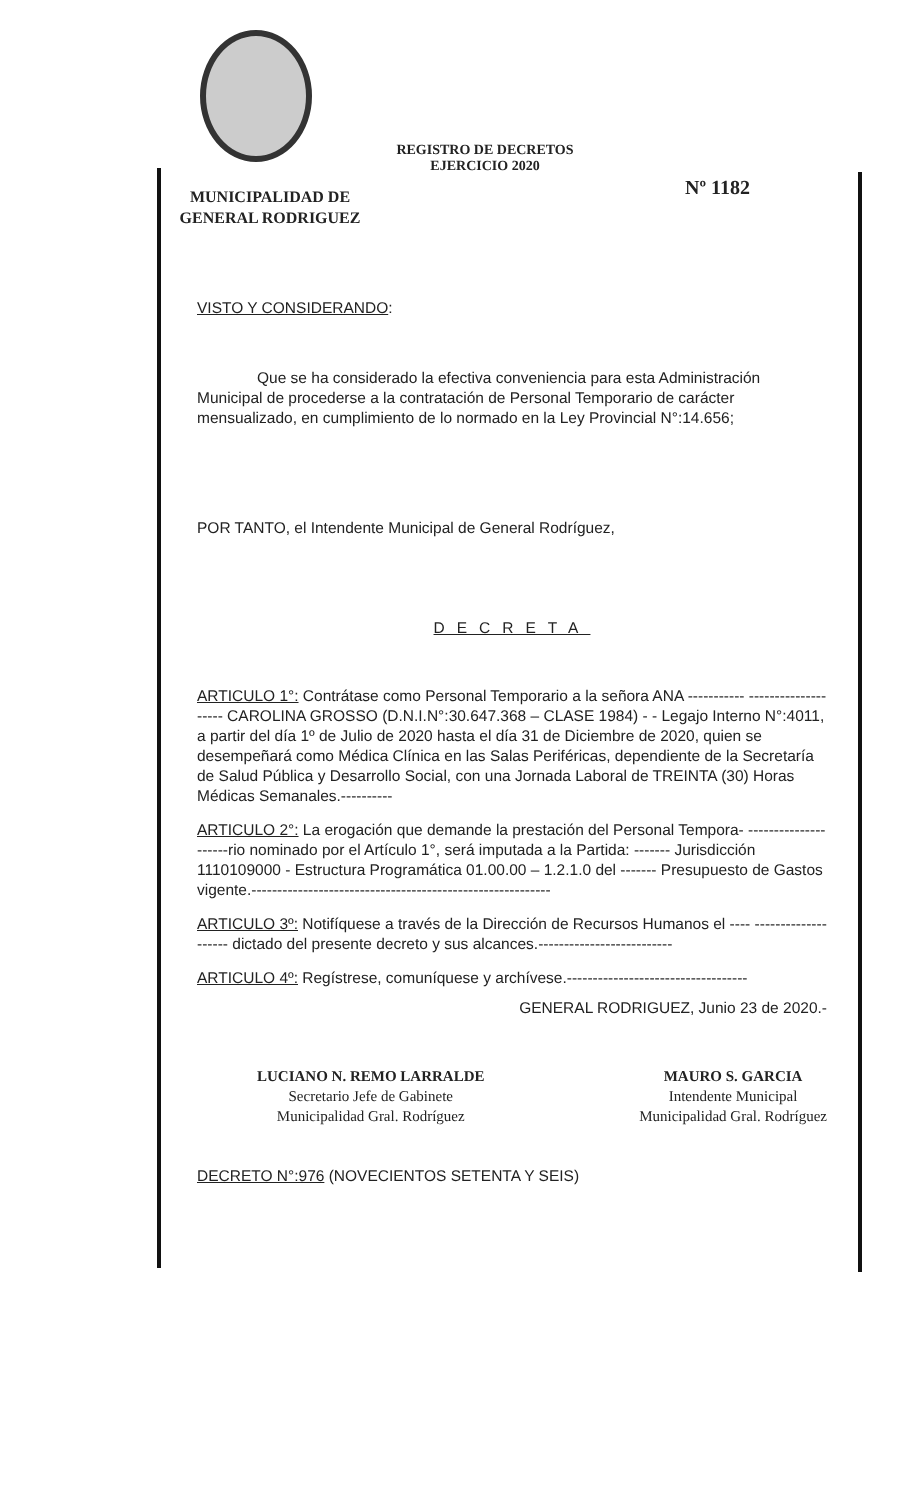MUNICIPALIDAD DE
GENERAL RODRIGUEZ
REGISTRO DE DECRETOS
EJERCICIO 2020
Nº 1182
VISTO Y CONSIDERANDO:
Que se ha considerado la efectiva conveniencia para esta Administración Municipal de procederse a la contratación de Personal Temporario de carácter mensualizado, en cumplimiento de lo normado en la Ley Provincial N°:14.656;
POR TANTO, el Intendente Municipal de General Rodríguez,
DECRETA
ARTICULO 1°: Contrátase como Personal Temporario a la señora ANA ----------- -------------------- CAROLINA GROSSO (D.N.I.N°:30.647.368 – CLASE 1984) - - Legajo Interno N°:4011, a partir del día 1º de Julio de 2020 hasta el día 31 de Diciembre de 2020, quien se desempeñará como Médica Clínica en las Salas Periféricas, dependiente de la Secretaría de Salud Pública y Desarrollo Social, con una Jornada Laboral de TREINTA (30) Horas Médicas Semanales.----------
ARTICULO 2°: La erogación que demande la prestación del Personal Tempora- ---------------------rio nominado por el Artículo 1°, será imputada a la Partida: ------- Jurisdicción 1110109000 - Estructura Programática 01.00.00 – 1.2.1.0 del ------- Presupuesto de Gastos vigente.----------------------------------------------------------
ARTICULO 3º: Notifíquese a través de la Dirección de Recursos Humanos el ---- -------------------- dictado del presente decreto y sus alcances.--------------------------
ARTICULO 4º: Regístrese, comuníquese y archívese.-----------------------------------
GENERAL RODRIGUEZ, Junio 23 de 2020.-
LUCIANO N. REMO LARRALDE
Secretario Jefe de Gabinete
Municipalidad Gral. Rodríguez
MAURO S. GARCIA
Intendente Municipal
Municipalidad Gral. Rodríguez
DECRETO N°:976 (NOVECIENTOS SETENTA Y SEIS)